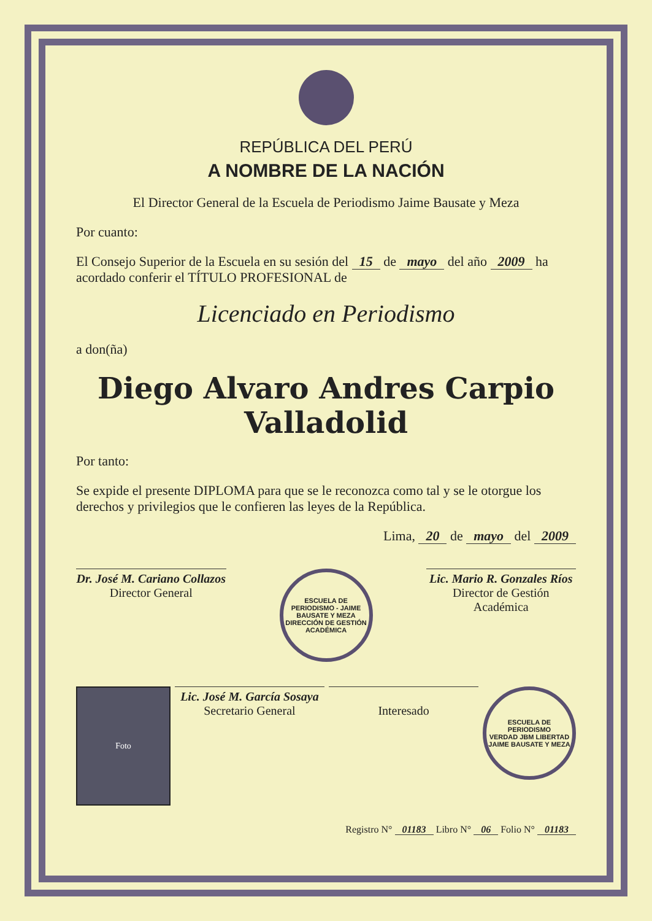REPÚBLICA DEL PERÚ
A NOMBRE DE LA NACIÓN
El Director General de la Escuela de Periodismo Jaime Bausate y Meza
Por cuanto:
El Consejo Superior de la Escuela en su sesión del 15 de mayo del año 2009 ha acordado conferir el TÍTULO PROFESIONAL de
Licenciado en Periodismo
a don(ña)
Diego Alvaro Andres Carpio Valladolid
Por tanto:
Se expide el presente DIPLOMA para que se le reconozca como tal y se le otorgue los derechos y privilegios que le confieren las leyes de la República.
Lima, 20 de mayo del 2009
Dr. José M. Cariano Collazos
Director General
ESCUELA DE PERIODISMO - JAIME BAUSATE Y MEZA
DIRECCIÓN DE GESTIÓN ACADÉMICA
Lic. Mario R. Gonzales Ríos
Director de Gestión Académica
Foto
Lic. José M. García Sosaya
Secretario General
Interesado
ESCUELA DE PERIODISMO
VERDAD JBM LIBERTAD
JAIME BAUSATE Y MEZA
Registro N° 01183 Libro N° 06 Folio N° 01183